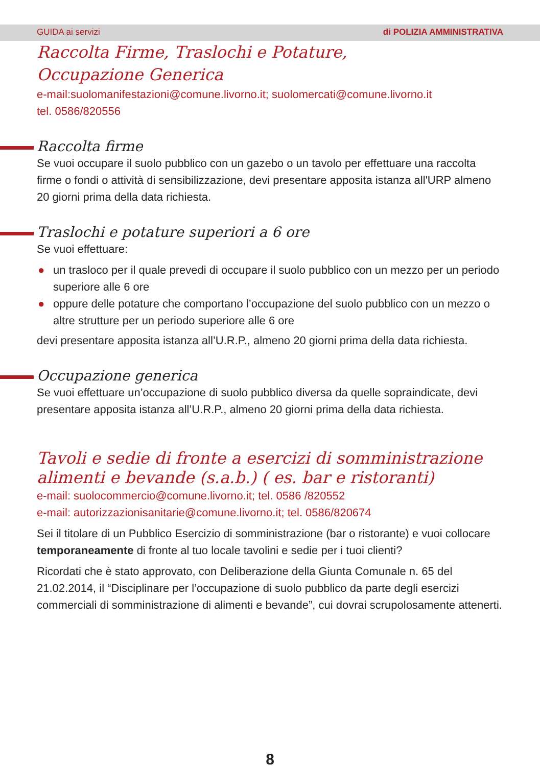GUIDA ai servizi di POLIZIA AMMINISTRATIVA
Raccolta Firme, Traslochi e Potature,
Occupazione Generica
e-mail:suolomanifestazioni@comune.livorno.it; suolomercati@comune.livorno.it
tel. 0586/820556
Raccolta firme
Se vuoi occupare il suolo pubblico con un gazebo o un tavolo per effettuare una raccolta firme o fondi o attività di sensibilizzazione, devi presentare apposita istanza all'URP almeno 20 giorni prima della data richiesta.
Traslochi e potature superiori a 6 ore
Se vuoi effettuare:
● un trasloco per il quale prevedi di occupare il suolo pubblico con un mezzo per un periodo superiore alle 6 ore
● oppure delle potature che comportano l’occupazione del suolo pubblico con un mezzo o altre strutture per un periodo superiore alle 6 ore
devi presentare apposita istanza all’U.R.P., almeno 20 giorni prima della data richiesta.
Occupazione generica
Se vuoi effettuare un’occupazione di suolo pubblico diversa da quelle sopraindicate, devi presentare apposita istanza all’U.R.P., almeno 20 giorni prima della data richiesta.
Tavoli e sedie di fronte a esercizi di somministrazione alimenti e bevande (s.a.b.) ( es. bar e ristoranti)
e-mail: suolocommercio@comune.livorno.it; tel. 0586 /820552
e-mail: autorizzazionisanitarie@comune.livorno.it; tel. 0586/820674
Sei il titolare di un Pubblico Esercizio di somministrazione (bar o ristorante) e vuoi collocare temporaneamente di fronte al tuo locale tavolini e sedie per i tuoi clienti?
Ricordati che è stato approvato, con Deliberazione della Giunta Comunale n. 65 del 21.02.2014, il “Disciplinare per l’occupazione di suolo pubblico da parte degli esercizi commerciali di somministrazione di alimenti e bevande”, cui dovrai scrupolosamente attenerti.
8